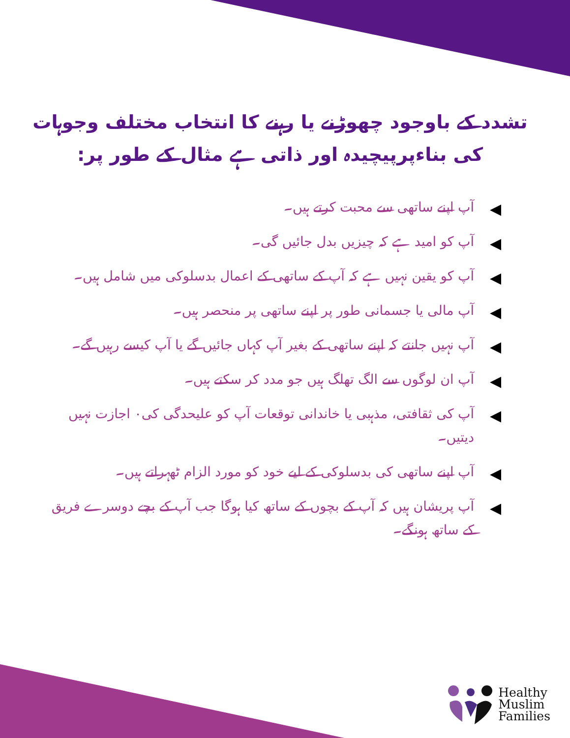تشدد کے باوجود چھوڑنے یا رہنے کا انتخاب مختلف وجوہات کی بناءپرپیچیدہ اور ذاتی ہے مثال کے طور پر:
◀ آپ اپنے ساتھی سے محبت کرتے ہیں۔
◀ آپ کو امید ہے کہ چیزیں بدل جائیں گی۔
◀ آپ کو یقین نہیں ہے کہ آپ کے ساتھی کے اعمال بدسلوکی میں شامل ہیں۔
◀ آپ مالی یا جسمانی طور پر اپنے ساتھی پر منحصر ہیں۔
◀ آپ نہیں جانتے کہ اپنے ساتھی کے بغیر آپ کہاں جائیں گے یا آپ کیسے رہیں گے۔
◀ آپ ان لوگوں سے الگ تھلگ ہیں جو مدد کر سکتے ہیں۔
◀ آپ کی ثقافتی، مذہبی یا خاندانی توقعات آپ کو علیحدگی کی٠ اجازت نہیں دیتیں۔
◀ آپ اپنے ساتھی کی بدسلوکی کے لیے خود کو مورد الزام ٹھہراتے ہیں۔
◀ آپ پریشان ہیں کہ آپ کے بچوں کے ساتھ کیا ہوگا جب آپ کے بچے دوسرے فریق کے ساتھ ہونگے۔
Healthy
Muslim
Families